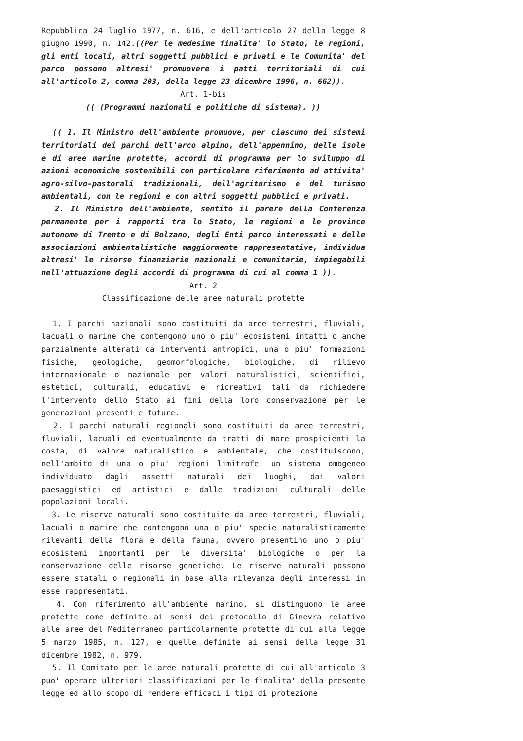Repubblica 24 luglio 1977, n. 616, e dell'articolo 27 della legge 8 giugno 1990, n. 142.((Per le medesime finalita' lo Stato, le regioni, gli enti locali, altri soggetti pubblici e privati e le Comunita' del parco possono altresi' promuovere i patti territoriali di cui all'articolo 2, comma 203, della legge 23 dicembre 1996, n. 662)).
Art. 1-bis
(( (Programmi nazionali e politiche di sistema). ))
(( 1. Il Ministro dell'ambiente promuove, per ciascuno dei sistemi territoriali dei parchi dell'arco alpino, dell'appennino, delle isole e di aree marine protette, accordi di programma per lo sviluppo di azioni economiche sostenibili con particolare riferimento ad attivita' agro-silvo-pastorali tradizionali, dell'agriturismo e del turismo ambientali, con le regioni e con altri soggetti pubblici e privati.
2. Il Ministro dell'ambiente, sentito il parere della Conferenza permanente per i rapporti tra lo Stato, le regioni e le province autonome di Trento e di Bolzano, degli Enti parco interessati e delle associazioni ambientalistiche maggiormente rappresentative, individua altresi' le risorse finanziarie nazionali e comunitarie, impiegabili nell'attuazione degli accordi di programma di cui al comma 1 )).
Art. 2
Classificazione delle aree naturali protette
1. I parchi nazionali sono costituiti da aree terrestri, fluviali, lacuali o marine che contengono uno o piu' ecosistemi intatti o anche parzialmente alterati da interventi antropici, una o piu' formazioni fisiche, geologiche, geomorfologiche, biologiche, di rilievo internazionale o nazionale per valori naturalistici, scientifici, estetici, culturali, educativi e ricreativi tali da richiedere l'intervento dello Stato ai fini della loro conservazione per le generazioni presenti e future.
2. I parchi naturali regionali sono costituiti da aree terrestri, fluviali, lacuali ed eventualmente da tratti di mare prospicienti la costa, di valore naturalistico e ambientale, che costituiscono, nell'ambito di una o piu' regioni limitrofe, un sistema omogeneo individuato dagli assetti naturali dei luoghi, dai valori paesaggistici ed artistici e dalle tradizioni culturali delle popolazioni locali.
3. Le riserve naturali sono costituite da aree terrestri, fluviali, lacuali o marine che contengono una o piu' specie naturalisticamente rilevanti della flora e della fauna, ovvero presentino uno o piu' ecosistemi importanti per le diversita' biologiche o per la conservazione delle risorse genetiche. Le riserve naturali possono essere statali o regionali in base alla rilevanza degli interessi in esse rappresentati.
4. Con riferimento all'ambiente marino, si distinguono le aree protette come definite ai sensi del protocollo di Ginevra relativo alle aree del Mediterraneo particolarmente protette di cui alla legge 5 marzo 1985, n. 127, e quelle definite ai sensi della legge 31 dicembre 1982, n. 979.
5. Il Comitato per le aree naturali protette di cui all'articolo 3 puo' operare ulteriori classificazioni per le finalita' della presente legge ed allo scopo di rendere efficaci i tipi di protezione